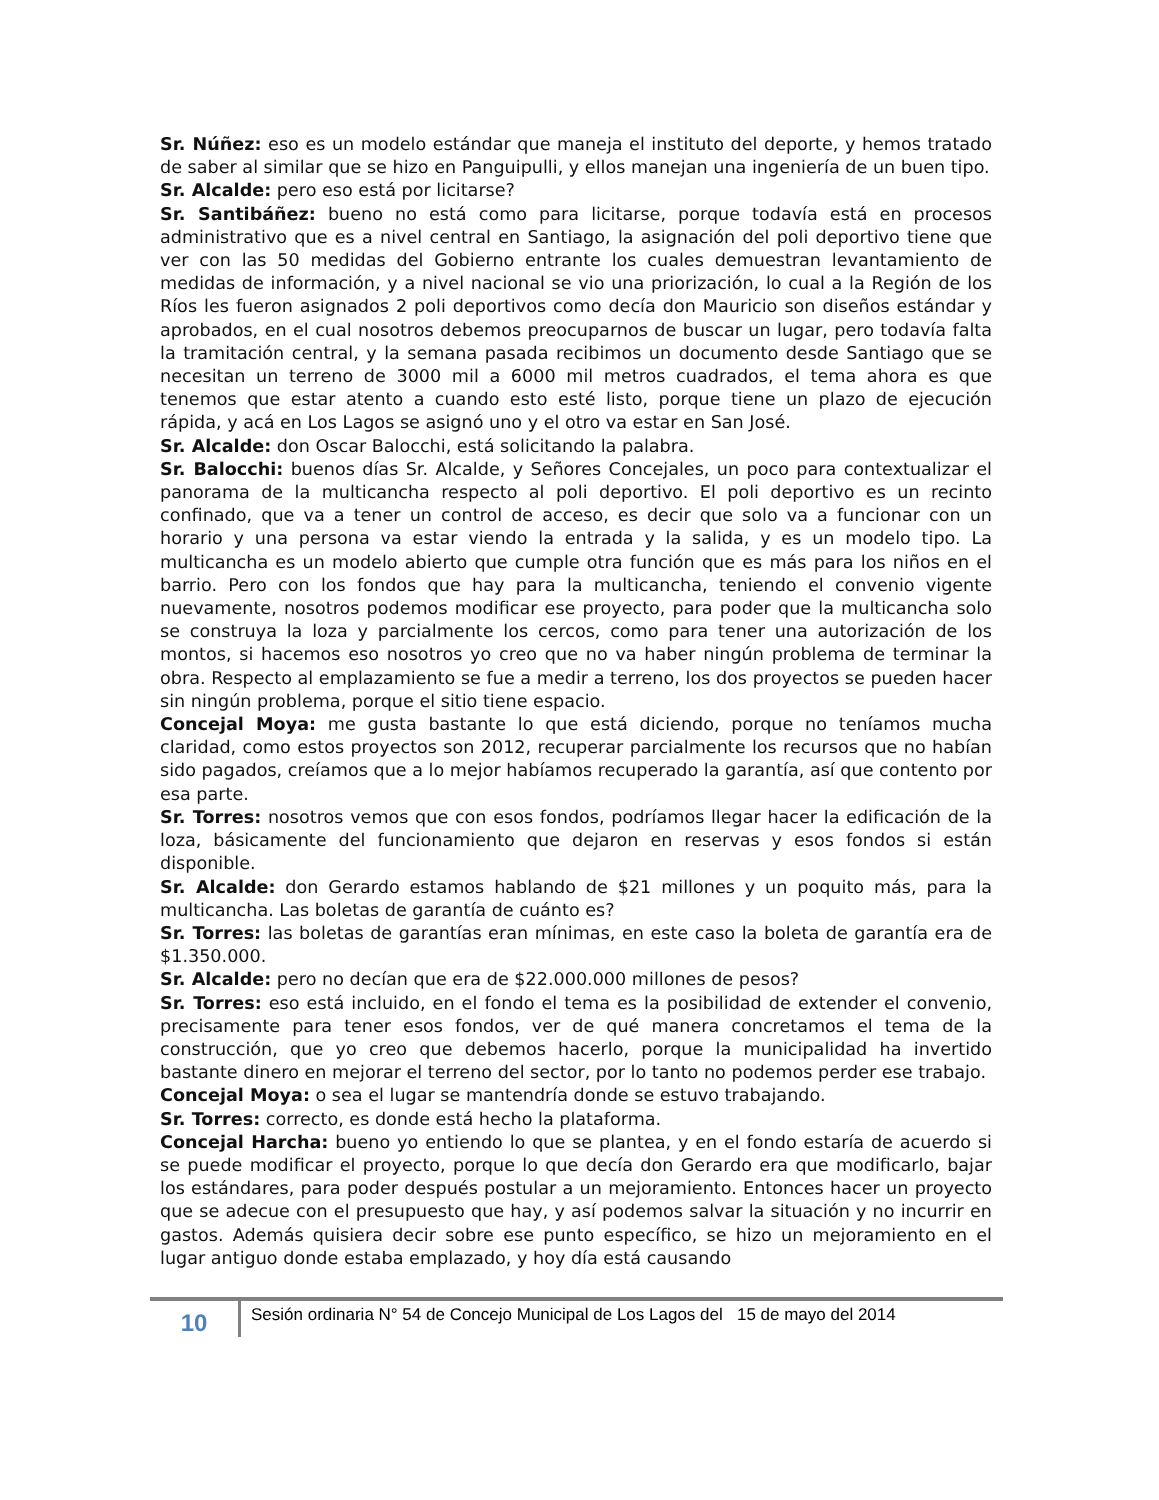Sr. Núñez: eso es un modelo estándar que maneja el instituto del deporte, y hemos tratado de saber al similar que se hizo en Panguipulli, y ellos manejan una ingeniería de un buen tipo.
Sr. Alcalde: pero eso está por licitarse?
Sr. Santibáñez: bueno no está como para licitarse, porque todavía está en procesos administrativo que es a nivel central en Santiago, la asignación del poli deportivo tiene que ver con las 50 medidas del Gobierno entrante los cuales demuestran levantamiento de medidas de información, y a nivel nacional se vio una priorización, lo cual a la Región de los Ríos les fueron asignados 2 poli deportivos como decía don Mauricio son diseños estándar y aprobados, en el cual nosotros debemos preocuparnos de buscar un lugar, pero todavía falta la tramitación central, y la semana pasada recibimos un documento desde Santiago que se necesitan un terreno de 3000 mil a 6000 mil metros cuadrados, el tema ahora es que tenemos que estar atento a cuando esto esté listo, porque tiene un plazo de ejecución rápida, y acá en Los Lagos se asignó uno y el otro va estar en San José.
Sr. Alcalde: don Oscar Balocchi, está solicitando la palabra.
Sr. Balocchi: buenos días Sr. Alcalde, y Señores Concejales, un poco para contextualizar el panorama de la multicancha respecto al poli deportivo. El poli deportivo es un recinto confinado, que va a tener un control de acceso, es decir que solo va a funcionar con un horario y una persona va estar viendo la entrada y la salida, y es un modelo tipo. La multicancha es un modelo abierto que cumple otra función que es más para los niños en el barrio. Pero con los fondos que hay para la multicancha, teniendo el convenio vigente nuevamente, nosotros podemos modificar ese proyecto, para poder que la multicancha solo se construya la loza y parcialmente los cercos, como para tener una autorización de los montos, si hacemos eso nosotros yo creo que no va haber ningún problema de terminar la obra. Respecto al emplazamiento se fue a medir a terreno, los dos proyectos se pueden hacer sin ningún problema, porque el sitio tiene espacio.
Concejal Moya: me gusta bastante lo que está diciendo, porque no teníamos mucha claridad, como estos proyectos son 2012, recuperar parcialmente los recursos que no habían sido pagados, creíamos que a lo mejor habíamos recuperado la garantía, así que contento por esa parte.
Sr. Torres: nosotros vemos que con esos fondos, podríamos llegar hacer la edificación de la loza, básicamente del funcionamiento que dejaron en reservas y esos fondos si están disponible.
Sr. Alcalde: don Gerardo estamos hablando de $21 millones y un poquito más, para la multicancha. Las boletas de garantía de cuánto es?
Sr. Torres: las boletas de garantías eran mínimas, en este caso la boleta de garantía era de $1.350.000.
Sr. Alcalde: pero no decían que era de $22.000.000 millones de pesos?
Sr. Torres: eso está incluido, en el fondo el tema es la posibilidad de extender el convenio, precisamente para tener esos fondos, ver de qué manera concretamos el tema de la construcción, que yo creo que debemos hacerlo, porque la municipalidad ha invertido bastante dinero en mejorar el terreno del sector, por lo tanto no podemos perder ese trabajo.
Concejal Moya: o sea el lugar se mantendría donde se estuvo trabajando.
Sr. Torres: correcto, es donde está hecho la plataforma.
Concejal Harcha: bueno yo entiendo lo que se plantea, y en el fondo estaría de acuerdo si se puede modificar el proyecto, porque lo que decía don Gerardo era que modificarlo, bajar los estándares, para poder después postular a un mejoramiento. Entonces hacer un proyecto que se adecue con el presupuesto que hay, y así podemos salvar la situación y no incurrir en gastos. Además quisiera decir sobre ese punto específico, se hizo un mejoramiento en el lugar antiguo donde estaba emplazado, y hoy día está causando
10
Sesión ordinaria N° 54 de Concejo Municipal de Los Lagos del 15 de mayo del 2014